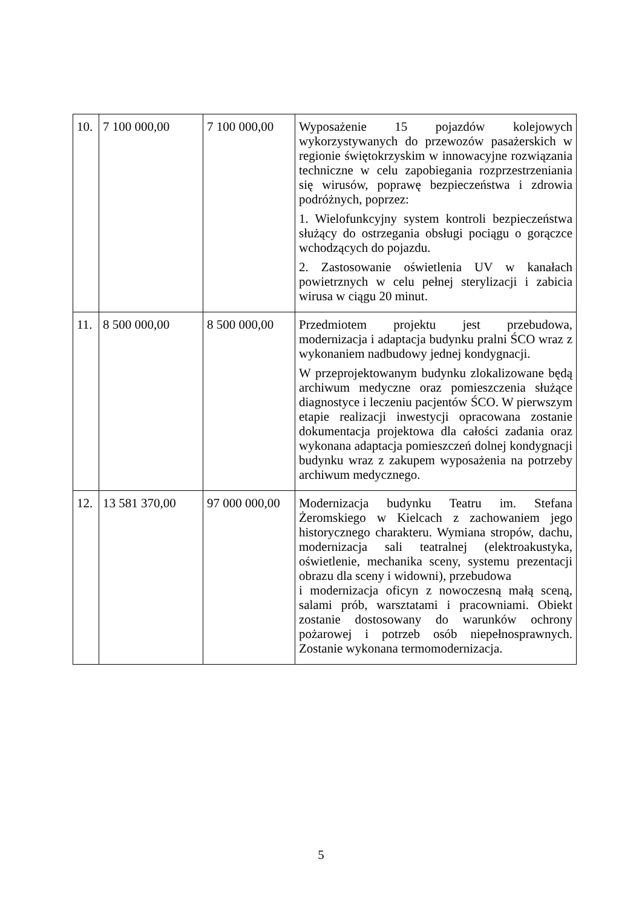| 10. | 7 100 000,00 | 7 100 000,00 | Wyposażenie 15 pojazdów kolejowych wykorzystywanych do przewozów pasażerskich w regionie świętokrzyskim w innowacyjne rozwiązania techniczne w celu zapobiegania rozprzestrzeniania się wirusów, poprawę bezpieczeństwa i zdrowia podróżnych, poprzez: 1. Wielofunkcyjny system kontroli bezpieczeństwa służący do ostrzegania obsługi pociągu o gorączce wchodzących do pojazdu. 2. Zastosowanie oświetlenia UV w kanałach powietrznych w celu pełnej sterylizacji i zabicia wirusa w ciągu 20 minut. |
| 11. | 8 500 000,00 | 8 500 000,00 | Przedmiotem projektu jest przebudowa, modernizacja i adaptacja budynku pralni ŚCO wraz z wykonaniem nadbudowy jednej kondygnacji. W przeprojektowanym budynku zlokalizowane będą archiwum medyczne oraz pomieszczenia służące diagnostyce i leczeniu pacjentów ŚCO. W pierwszym etapie realizacji inwestycji opracowana zostanie dokumentacja projektowa dla całości zadania oraz wykonana adaptacja pomieszczeń dolnej kondygnacji budynku wraz z zakupem wyposażenia na potrzeby archiwum medycznego. |
| 12. | 13 581 370,00 | 97 000 000,00 | Modernizacja budynku Teatru im. Stefana Żeromskiego w Kielcach z zachowaniem jego historycznego charakteru. Wymiana stropów, dachu, modernizacja sali teatralnej (elektroakustyka, oświetlenie, mechanika sceny, systemu prezentacji obrazu dla sceny i widowni), przebudowa i modernizacja oficyn z nowoczesną małą sceną, salami prób, warsztatami i pracowniami. Obiekt zostanie dostosowany do warunków ochrony pożarowej i potrzeb osób niepełnosprawnych. Zostanie wykonana termomodernizacja. |
5